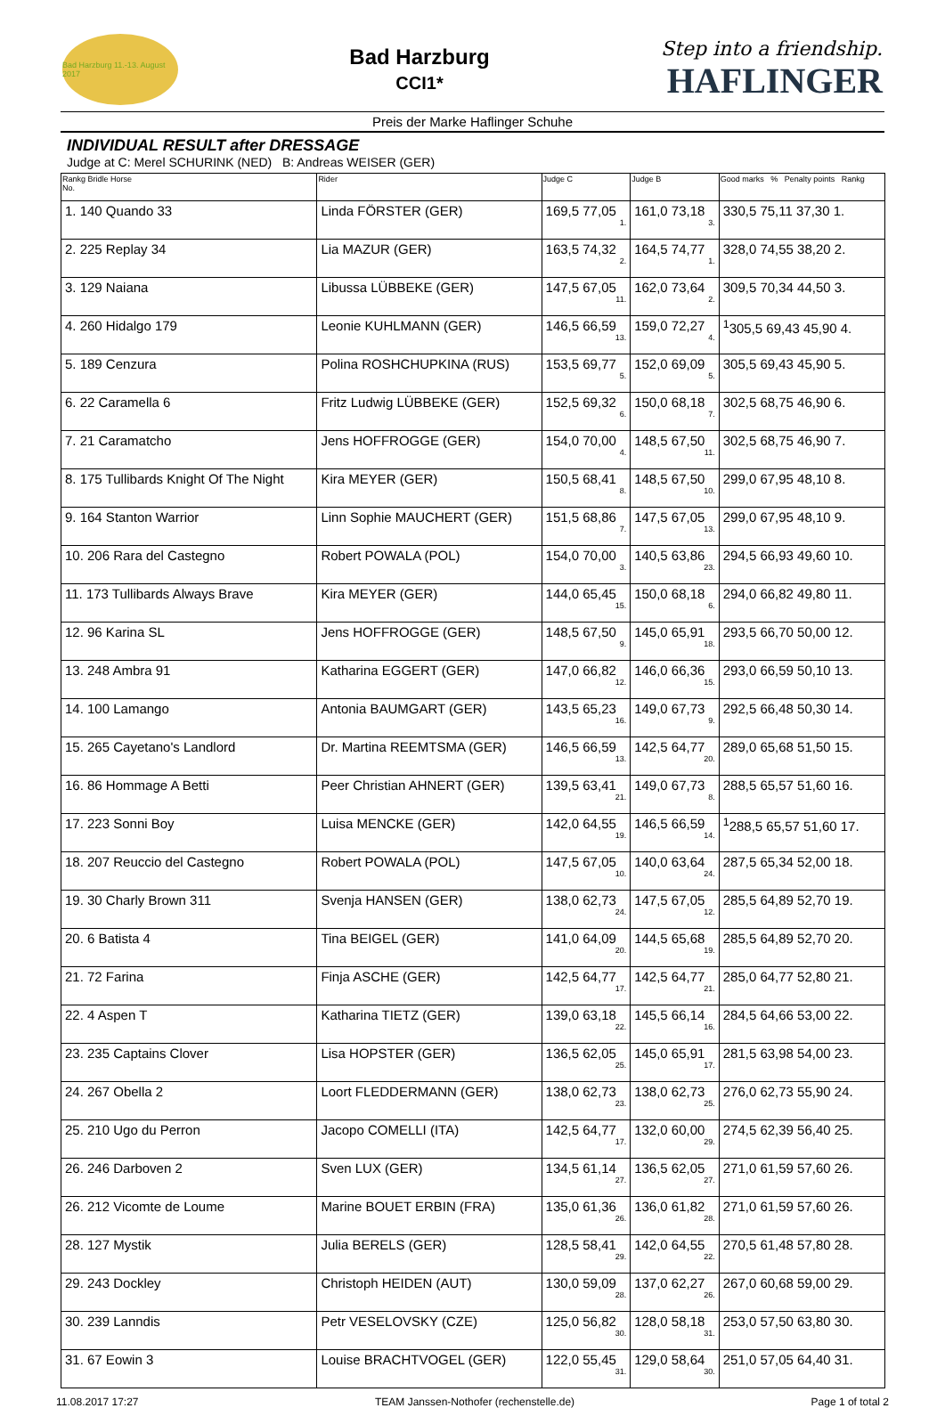Bad Harzburg 11.-13. August 2017
Bad Harzburg
CCI1*
Step into a friendship.
HAFLINGER
Preis der Marke Haflinger Schuhe
INDIVIDUAL RESULT after DRESSAGE
Judge at C: Merel SCHURINK (NED) B: Andreas WEISER (GER)
| Rankg Bridle Horse No. | Rider | Judge C | Judge B | Good marks % Penalty points Rankg |
| --- | --- | --- | --- | --- |
| 1. 140 Quando 33 | Linda FÖRSTER (GER) | 169,5 77,05 1. | 161,0 73,18 3. | 330,5 75,11 37,30 1. |
| 2. 225 Replay 34 | Lia MAZUR (GER) | 163,5 74,32 2. | 164,5 74,77 1. | 328,0 74,55 38,20 2. |
| 3. 129 Naiana | Libussa LÜBBEKE (GER) | 147,5 67,05 11. | 162,0 73,64 2. | 309,5 70,34 44,50 3. |
| 4. 260 Hidalgo 179 | Leonie KUHLMANN (GER) | 146,5 66,59 13. | 159,0 72,27 4. | <sup>1</sup> 305,5 69,43 45,90 4. |
| 5. 189 Cenzura | Polina ROSHCHUPKINA (RUS) | 153,5 69,77 5. | 152,0 69,09 5. | 305,5 69,43 45,90 5. |
| 6. 22 Caramella 6 | Fritz Ludwig LÜBBEKE (GER) | 152,5 69,32 6. | 150,0 68,18 7. | 302,5 68,75 46,90 6. |
| 7. 21 Caramatcho | Jens HOFFROGGE (GER) | 154,0 70,00 4. | 148,5 67,50 11. | 302,5 68,75 46,90 7. |
| 8. 175 Tullibards Knight Of The Night | Kira MEYER (GER) | 150,5 68,41 8. | 148,5 67,50 10. | 299,0 67,95 48,10 8. |
| 9. 164 Stanton Warrior | Linn Sophie MAUCHERT (GER) | 151,5 68,86 7. | 147,5 67,05 13. | 299,0 67,95 48,10 9. |
| 10. 206 Rara del Castegno | Robert POWALA (POL) | 154,0 70,00 3. | 140,5 63,86 23. | 294,5 66,93 49,60 10. |
| 11. 173 Tullibards Always Brave | Kira MEYER (GER) | 144,0 65,45 15. | 150,0 68,18 6. | 294,0 66,82 49,80 11. |
| 12. 96 Karina SL | Jens HOFFROGGE (GER) | 148,5 67,50 9. | 145,0 65,91 18. | 293,5 66,70 50,00 12. |
| 13. 248 Ambra 91 | Katharina EGGERT (GER) | 147,0 66,82 12. | 146,0 66,36 15. | 293,0 66,59 50,10 13. |
| 14. 100 Lamango | Antonia BAUMGART (GER) | 143,5 65,23 16. | 149,0 67,73 9. | 292,5 66,48 50,30 14. |
| 15. 265 Cayetano's Landlord | Dr. Martina REEMTSMA (GER) | 146,5 66,59 13. | 142,5 64,77 20. | 289,0 65,68 51,50 15. |
| 16. 86 Hommage A Betti | Peer Christian AHNERT (GER) | 139,5 63,41 21. | 149,0 67,73 8. | 288,5 65,57 51,60 16. |
| 17. 223 Sonni Boy | Luisa MENCKE (GER) | 142,0 64,55 19. | 146,5 66,59 14. | <sup>1</sup> 288,5 65,57 51,60 17. |
| 18. 207 Reuccio del Castegno | Robert POWALA (POL) | 147,5 67,05 10. | 140,0 63,64 24. | 287,5 65,34 52,00 18. |
| 19. 30 Charly Brown 311 | Svenja HANSEN (GER) | 138,0 62,73 24. | 147,5 67,05 12. | 285,5 64,89 52,70 19. |
| 20. 6 Batista 4 | Tina BEIGEL (GER) | 141,0 64,09 20. | 144,5 65,68 19. | 285,5 64,89 52,70 20. |
| 21. 72 Farina | Finja ASCHE (GER) | 142,5 64,77 17. | 142,5 64,77 21. | 285,0 64,77 52,80 21. |
| 22. 4 Aspen T | Katharina TIETZ (GER) | 139,0 63,18 22. | 145,5 66,14 16. | 284,5 64,66 53,00 22. |
| 23. 235 Captains Clover | Lisa HOPSTER (GER) | 136,5 62,05 25. | 145,0 65,91 17. | 281,5 63,98 54,00 23. |
| 24. 267 Obella 2 | Loort FLEDDERMANN (GER) | 138,0 62,73 23. | 138,0 62,73 25. | 276,0 62,73 55,90 24. |
| 25. 210 Ugo du Perron | Jacopo COMELLI (ITA) | 142,5 64,77 17. | 132,0 60,00 29. | 274,5 62,39 56,40 25. |
| 26. 246 Darboven 2 | Sven LUX (GER) | 134,5 61,14 27. | 136,5 62,05 27. | 271,0 61,59 57,60 26. |
| 26. 212 Vicomte de Loume | Marine BOUET ERBIN (FRA) | 135,0 61,36 26. | 136,0 61,82 28. | 271,0 61,59 57,60 26. |
| 28. 127 Mystik | Julia BERELS (GER) | 128,5 58,41 29. | 142,0 64,55 22. | 270,5 61,48 57,80 28. |
| 29. 243 Dockley | Christoph HEIDEN (AUT) | 130,0 59,09 28. | 137,0 62,27 26. | 267,0 60,68 59,00 29. |
| 30. 239 Lanndis | Petr VESELOVSKY (CZE) | 125,0 56,82 30. | 128,0 58,18 31. | 253,0 57,50 63,80 30. |
| 31. 67 Eowin 3 | Louise BRACHTVOGEL (GER) | 122,0 55,45 31. | 129,0 58,64 30. | 251,0 57,05 64,40 31. |
11.08.2017 17:27 TEAM Janssen-Nothofer (rechenstelle.de) Page 1 of total 2